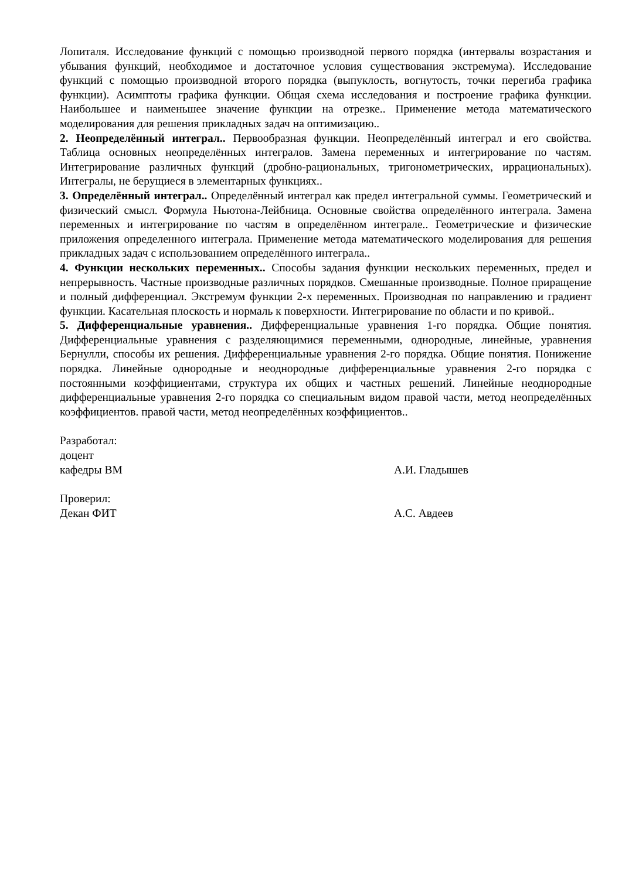Лопиталя. Исследование функций с помощью производной первого порядка (интервалы возрастания и убывания функций, необходимое и достаточное условия существования экстремума). Исследование функций с помощью производной второго порядка (выпуклость, вогнутость, точки перегиба графика функции). Асимптоты графика функции. Общая схема исследования и построение графика функции. Наибольшее и наименьшее значение функции на отрезке.. Применение метода математического моделирования для решения прикладных задач на оптимизацию..
2. Неопределённый интеграл.. Первообразная функции. Неопределённый интеграл и его свойства. Таблица основных неопределённых интегралов. Замена переменных и интегрирование по частям. Интегрирование различных функций (дробно-рациональных, тригонометрических, иррациональных). Интегралы, не берущиеся в элементарных функциях..
3. Определённый интеграл.. Определённый интеграл как предел интегральной суммы. Геометрический и физический смысл. Формула Ньютона-Лейбница. Основные свойства определённого интеграла. Замена переменных и интегрирование по частям в определённом интеграле.. Геометрические и физические приложения определенного интеграла. Применение метода математического моделирования для решения прикладных задач с использованием определённого интеграла..
4. Функции нескольких переменных.. Способы задания функции нескольких переменных, предел и непрерывность. Частные производные различных порядков. Смешанные производные. Полное приращение и полный дифференциал. Экстремум функции 2-х переменных. Производная по направлению и градиент функции. Касательная плоскость и нормаль к поверхности. Интегрирование по области и по кривой..
5. Дифференциальные уравнения.. Дифференциальные уравнения 1-го порядка. Общие понятия. Дифференциальные уравнения с разделяющимися переменными, однородные, линейные, уравнения Бернулли, способы их решения. Дифференциальные уравнения 2-го порядка. Общие понятия. Понижение порядка. Линейные однородные и неоднородные дифференциальные уравнения 2-го порядка с постоянными коэффициентами, структура их общих и частных решений. Линейные неоднородные дифференциальные уравнения 2-го порядка со специальным видом правой части, метод неопределённых коэффициентов. правой части, метод неопределённых коэффициентов..
Разработал:
доцент
кафедры ВМ А.И. Гладышев
Проверил:
Декан ФИТ А.С. Авдеев